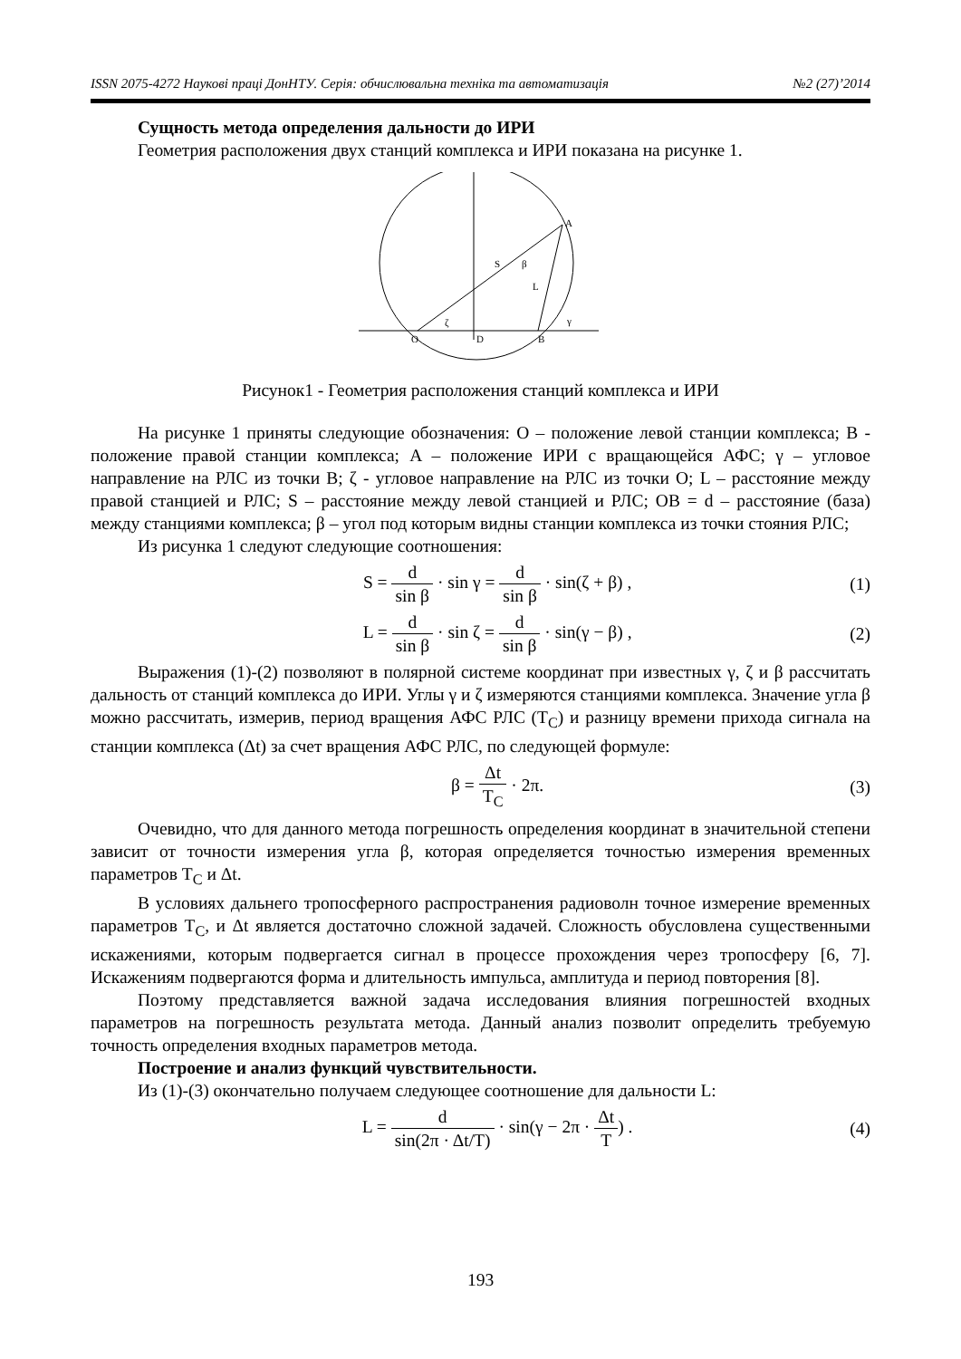ISSN 2075-4272 Наукові праці ДонНТУ. Серія: обчислювальна техніка та автоматизація №2 (27)’2014
Сущность метода определения дальности до ИРИ
Геометрия расположения двух станций комплекса и ИРИ показана на рисунке 1.
A
S
L
β
ζ
γ
O
D
B
Рисунок1 - Геометрия расположения станций комплекса и ИРИ
На рисунке 1 приняты следующие обозначения: O – положение левой станции комплекса; B - положение правой станции комплекса; A – положение ИРИ с вращающейся АФС; γ – угловое направление на РЛС из точки B; ζ - угловое направление на РЛС из точки O; L – расстояние между правой станцией и РЛС; S – расстояние между левой станцией и РЛС; OB = d – расстояние (база) между станциями комплекса; β – угол под которым видны станции комплекса из точки стояния РЛС;
Из рисунка 1 следуют следующие соотношения:
S = d sin β · sin γ = d sin β · sin(ζ + β) ,
(1)
L = d sin β · sin ζ = d sin β · sin(γ − β) ,
(2)
Выражения (1)-(2) позволяют в полярной системе координат при известных γ, ζ и β рассчитать дальность от станций комплекса до ИРИ. Углы γ и ζ измеряются станциями комплекса. Значение угла β можно рассчитать, измерив, период вращения АФС РЛС (T<sub>C</sub>) и разницу времени прихода сигнала на станции комплекса (Δt) за счет вращения АФС РЛС, по следующей формуле:
β = Δt T<sub>C</sub> · 2π. (3)
Очевидно, что для данного метода погрешность определения координат в значительной степени зависит от точности измерения угла β, которая определяется точностью измерения временных параметров T<sub>C</sub> и Δt.
В условиях дальнего тропосферного распространения радиоволн точное измерение временных параметров T<sub>C</sub>, и Δt является достаточно сложной задачей. Сложность обусловлена существенными искажениями, которым подвергается сигнал в процессе прохождения через тропосферу [6, 7]. Искажениям подвергаются форма и длительность импульса, амплитуда и период повторения [8].
Поэтому представляется важной задача исследования влияния погрешностей входных параметров на погрешность результата метода. Данный анализ позволит определить требуемую точность определения входных параметров метода.
Построение и анализ функций чувствительности.
Из (1)-(3) окончательно получаем следующее соотношение для дальности L:
L = d sin(2π · Δt/T) · sin(γ − 2π · Δt T) .
(4)
193